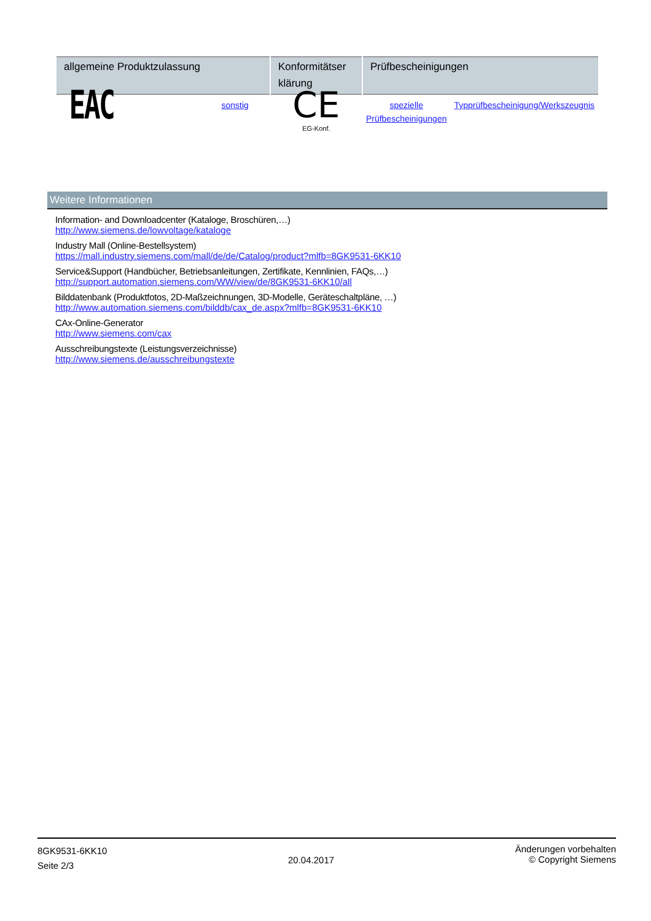| allgemeine Produktzulassung | | Konformitätser klärung | Prüfbescheinigungen | |
| --- | --- | --- | --- | --- |
| EAC | sonstig | CE EG-Konf. | spezielle Prüfbescheinigungen | Typprüfbescheinigung/Werkszeugnis |
Weitere Informationen
Information- and Downloadcenter (Kataloge, Broschüren,…)
http://www.siemens.de/lowvoltage/kataloge
Industry Mall (Online-Bestellsystem)
https://mall.industry.siemens.com/mall/de/de/Catalog/product?mlfb=8GK9531-6KK10
Service&Support (Handbücher, Betriebsanleitungen, Zertifikate, Kennlinien, FAQs,…)
http://support.automation.siemens.com/WW/view/de/8GK9531-6KK10/all
Bilddatenbank (Produktfotos, 2D-Maßzeichnungen, 3D-Modelle, Geräteschaltpläne, …)
http://www.automation.siemens.com/bilddb/cax_de.aspx?mlfb=8GK9531-6KK10
CAx-Online-Generator
http://www.siemens.com/cax
Ausschreibungstexte (Leistungsverzeichnisse)
http://www.siemens.de/ausschreibungstexte
8GK9531-6KK10
Seite 2/3
20.04.2017
Änderungen vorbehalten
© Copyright Siemens